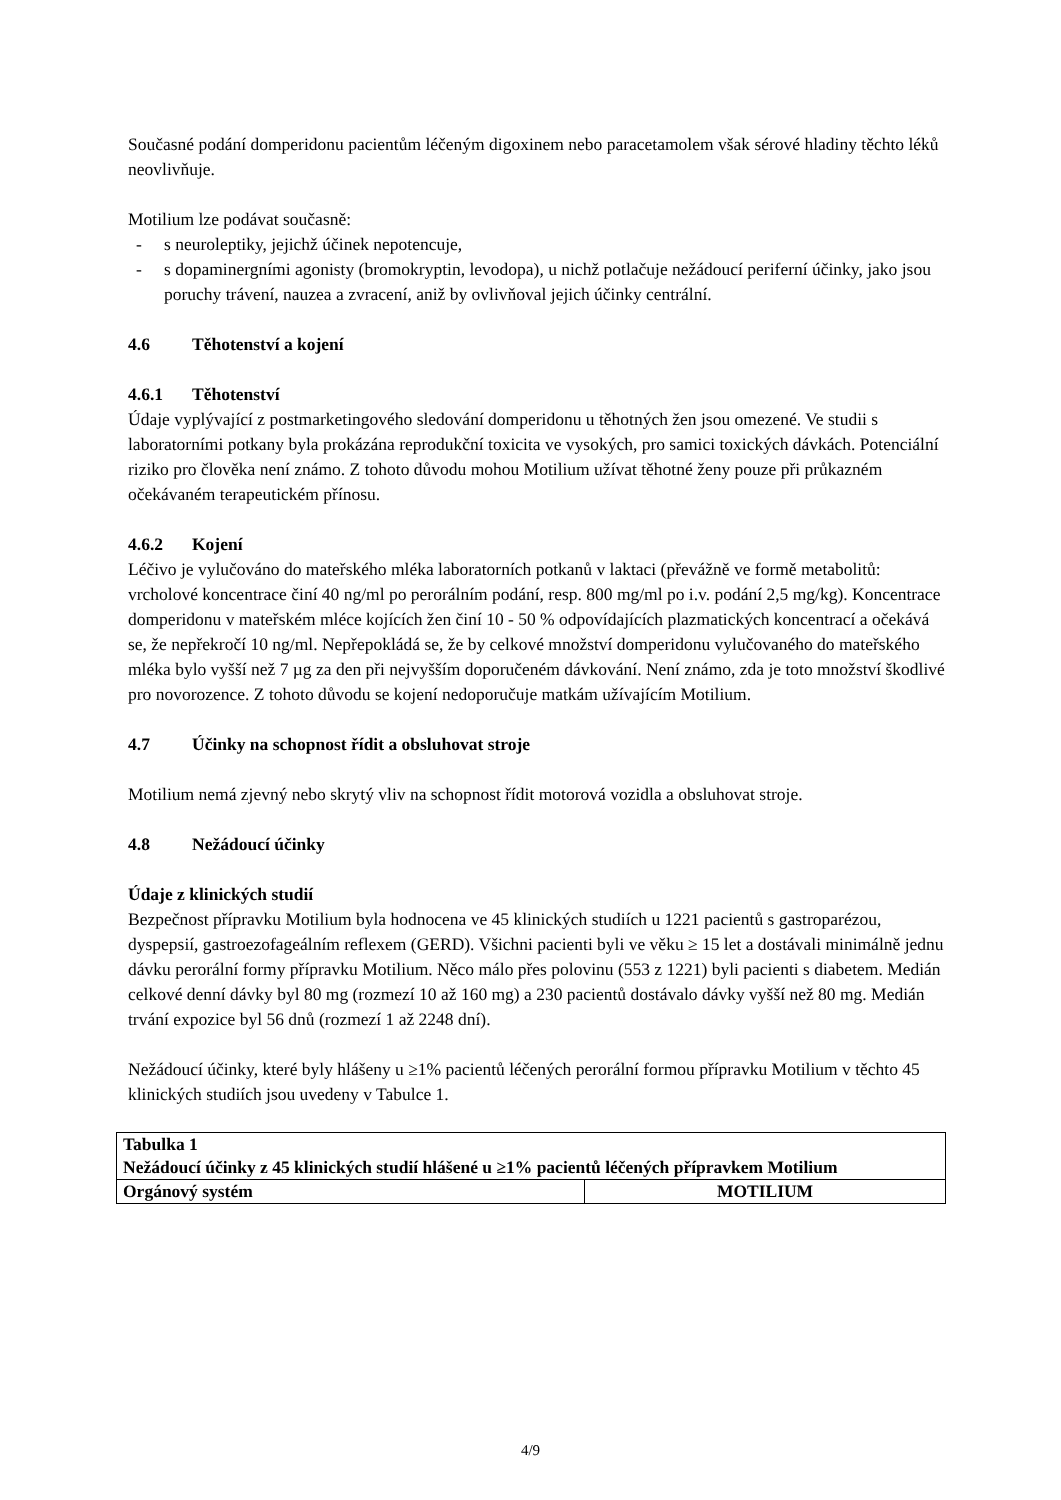Současné podání domperidonu pacientům léčeným digoxinem nebo paracetamolem však sérové hladiny těchto léků neovlivňuje.
Motilium lze podávat současně:
- s neuroleptiky, jejichž účinek nepotencuje,
- s dopaminergními agonisty (bromokryptin, levodopa), u nichž potlačuje nežádoucí periferní účinky, jako jsou poruchy trávení, nauzea a zvracení, aniž by ovlivňoval jejich účinky centrální.
4.6 Těhotenství a kojení
4.6.1 Těhotenství
Údaje vyplývající z postmarketingového sledování domperidonu u těhotných žen jsou omezené. Ve studii s laboratorními potkany byla prokázána reprodukční toxicita ve vysokých, pro samici toxických dávkách. Potenciální riziko pro člověka není známo. Z tohoto důvodu mohou Motilium užívat těhotné ženy pouze při průkazném očekávaném terapeutickém přínosu.
4.6.2 Kojení
Léčivo je vylučováno do mateřského mléka laboratorních potkanů v laktaci (převážně ve formě metabolitů: vrcholové koncentrace činí 40 ng/ml po perorálním podání, resp. 800 mg/ml po i.v. podání 2,5 mg/kg). Koncentrace domperidonu v mateřském mléce kojících žen činí 10 - 50 % odpovídajících plazmatických koncentrací a očekává se, že nepřekročí 10 ng/ml. Nepřepokládá se, že by celkové množství domperidonu vylučovaného do mateřského mléka bylo vyšší než 7 µg za den při nejvyšším doporučeném dávkování. Není známo, zda je toto množství škodlivé pro novorozence. Z tohoto důvodu se kojení nedoporučuje matkám užívajícím Motilium.
4.7 Účinky na schopnost řídit a obsluhovat stroje
Motilium nemá zjevný nebo skrytý vliv na schopnost řídit motorová vozidla a obsluhovat stroje.
4.8 Nežádoucí účinky
Údaje z klinických studií
Bezpečnost přípravku Motilium byla hodnocena ve 45 klinických studiích u 1221 pacientů s gastroparézou, dyspepsií, gastroezofageálním reflexem (GERD). Všichni pacienti byli ve věku ≥ 15 let a dostávali minimálně jednu dávku perorální formy přípravku Motilium. Něco málo přes polovinu (553 z 1221) byli pacienti s diabetem. Medián celkové denní dávky byl 80 mg (rozmezí 10 až 160 mg) a 230 pacientů dostávalo dávky vyšší než 80 mg. Medián trvání expozice byl 56 dnů (rozmezí 1 až 2248 dní).
Nežádoucí účinky, které byly hlášeny u ≥1% pacientů léčených perorální formou přípravku Motilium v těchto 45 klinických studiích jsou uvedeny v Tabulce 1.
| Tabulka 1 Nežádoucí účinky z 45 klinických studií hlášené u ≥1% pacientů léčených přípravkem Motilium | |
| Orgánový systém | MOTILIUM |
4/9